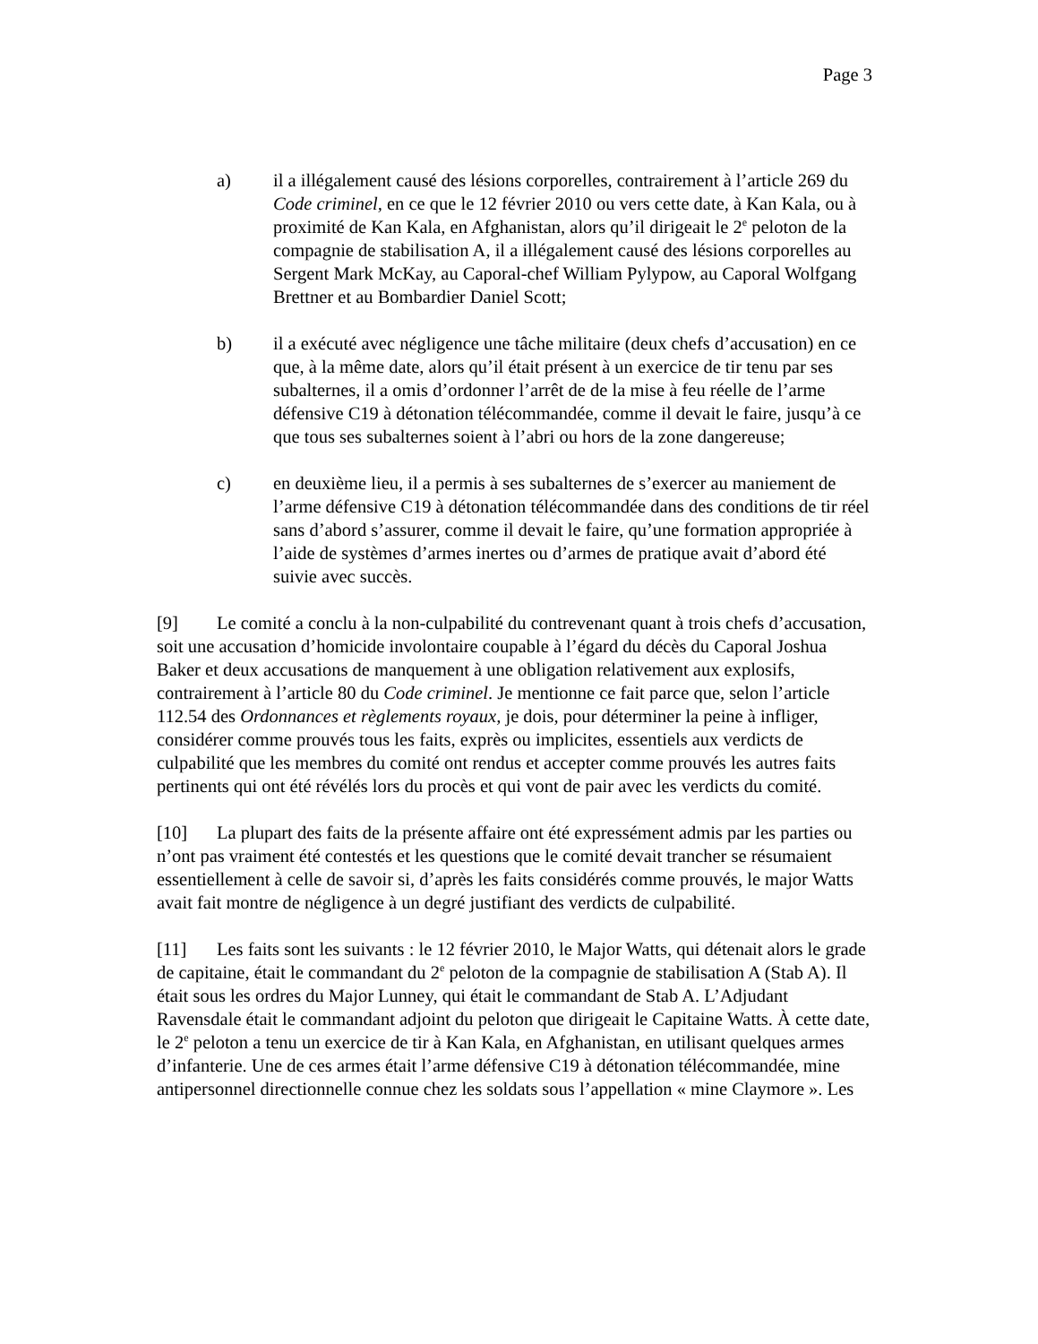Page 3
a) il a illégalement causé des lésions corporelles, contrairement à l’article 269 du Code criminel, en ce que le 12 février 2010 ou vers cette date, à Kan Kala, ou à proximité de Kan Kala, en Afghanistan, alors qu’il dirigeait le 2<sup>e</sup> peloton de la compagnie de stabilisation A, il a illégalement causé des lésions corporelles au Sergent Mark McKay, au Caporal-chef William Pylypow, au Caporal Wolfgang Brettner et au Bombardier Daniel Scott;
b) il a exécuté avec négligence une tâche militaire (deux chefs d’accusation) en ce que, à la même date, alors qu’il était présent à un exercice de tir tenu par ses subalternes, il a omis d’ordonner l’arrêt de de la mise à feu réelle de l’arme défensive C19 à détonation télécommandée, comme il devait le faire, jusqu’à ce que tous ses subalternes soient à l’abri ou hors de la zone dangereuse;
c) en deuxième lieu, il a permis à ses subalternes de s’exercer au maniement de l’arme défensive C19 à détonation télécommandée dans des conditions de tir réel sans d’abord s’assurer, comme il devait le faire, qu’une formation appropriée à l’aide de systèmes d’armes inertes ou d’armes de pratique avait d’abord été suivie avec succès.
[9] Le comité a conclu à la non-culpabilité du contrevenant quant à trois chefs d’accusation, soit une accusation d’homicide involontaire coupable à l’égard du décès du Caporal Joshua Baker et deux accusations de manquement à une obligation relativement aux explosifs, contrairement à l’article 80 du Code criminel. Je mentionne ce fait parce que, selon l’article 112.54 des Ordonnances et règlements royaux, je dois, pour déterminer la peine à infliger, considérer comme prouvés tous les faits, exprès ou implicites, essentiels aux verdicts de culpabilité que les membres du comité ont rendus et accepter comme prouvés les autres faits pertinents qui ont été révélés lors du procès et qui vont de pair avec les verdicts du comité.
[10] La plupart des faits de la présente affaire ont été expressément admis par les parties ou n’ont pas vraiment été contestés et les questions que le comité devait trancher se résumaient essentiellement à celle de savoir si, d’après les faits considérés comme prouvés, le major Watts avait fait montre de négligence à un degré justifiant des verdicts de culpabilité.
[11] Les faits sont les suivants : le 12 février 2010, le Major Watts, qui détenait alors le grade de capitaine, était le commandant du 2<sup>e</sup> peloton de la compagnie de stabilisation A (Stab A). Il était sous les ordres du Major Lunney, qui était le commandant de Stab A. L’Adjudant Ravensdale était le commandant adjoint du peloton que dirigeait le Capitaine Watts. À cette date, le 2<sup>e</sup> peloton a tenu un exercice de tir à Kan Kala, en Afghanistan, en utilisant quelques armes d’infanterie. Une de ces armes était l’arme défensive C19 à détonation télécommandée, mine antipersonnel directionnelle connue chez les soldats sous l’appellation « mine Claymore ». Les